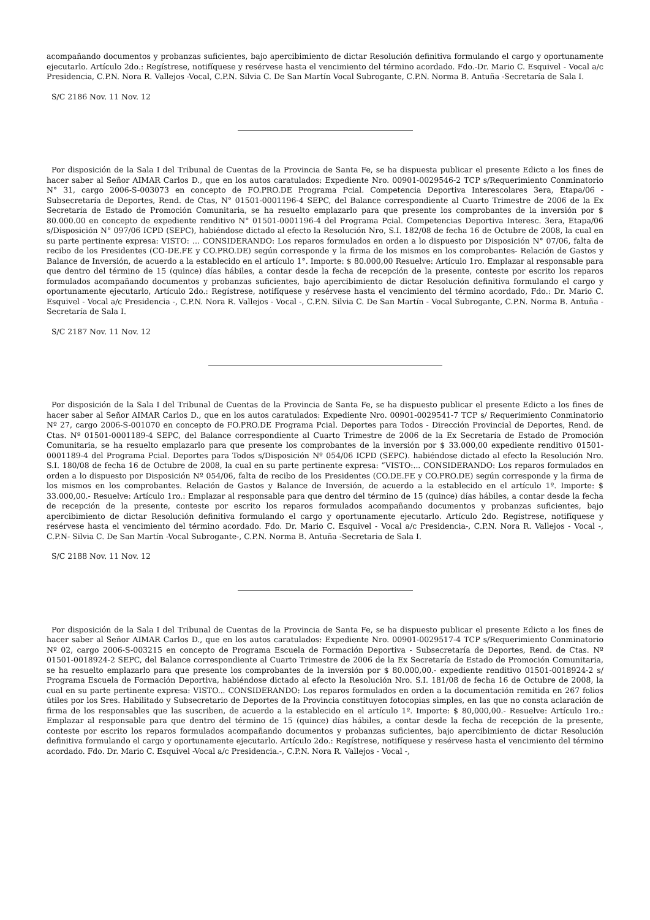acompañando documentos y probanzas suficientes, bajo apercibimiento de dictar Resolución definitiva formulando el cargo y oportunamente ejecutarlo. Artículo 2do.: Regístrese, notifíquese y resérvese hasta el vencimiento del término acordado. Fdo.-Dr. Mario C. Esquivel - Vocal a/c Presidencia, C.P.N. Nora R. Vallejos -Vocal, C.P.N. Silvia C. De San Martín Vocal Subrogante, C.P.N. Norma B. Antuña -Secretaría de Sala I.
S/C 2186 Nov. 11 Nov. 12
Por disposición de la Sala I del Tribunal de Cuentas de la Provincia de Santa Fe, se ha dispuesta publicar el presente Edicto a los fines de hacer saber al Señor AIMAR Carlos D., que en los autos caratulados: Expediente Nro. 00901-0029546-2 TCP s/Requerimiento Conminatorio N° 31, cargo 2006-S-003073 en concepto de FO.PRO.DE Programa Pcial. Competencia Deportiva Interescolares 3era, Etapa/06 - Subsecretaría de Deportes, Rend. de Ctas, N° 01501-0001196-4 SEPC, del Balance correspondiente al Cuarto Trimestre de 2006 de la Ex Secretaría de Estado de Promoción Comunitaria, se ha resuelto emplazarlo para que presente los comprobantes de la inversión por $ 80.000.00 en concepto de expediente renditivo N° 01501-0001196-4 del Programa Pcial. Competencias Deportiva Interesc. 3era, Etapa/06 s/Disposición N° 097/06 ICPD (SEPC), habiéndose dictado al efecto la Resolución Nro, S.I. 182/08 de fecha 16 de Octubre de 2008, la cual en su parte pertinente expresa: VISTO: … CONSIDERANDO: Los reparos formulados en orden a lo dispuesto por Disposición N° 07/06, falta de recibo de los Presidentes (CO-DE.FE y CO.PRO.DE) según corresponde y la firma de los mismos en los comprobantes- Relación de Gastos y Balance de Inversión, de acuerdo a la establecido en el artículo 1°. Importe: $ 80.000,00 Resuelve: Artículo 1ro. Emplazar al responsable para que dentro del término de 15 (quince) días hábiles, a contar desde la fecha de recepción de la presente, conteste por escrito los reparos formulados acompañando documentos y probanzas suficientes, bajo apercibimiento de dictar Resolución definitiva formulando el cargo y oportunamente ejecutarlo, Artículo 2do.: Regístrese, notifíquese y resérvese hasta el vencimiento del término acordado, Fdo.: Dr. Mario C. Esquivel - Vocal a/c Presidencia -, C.P.N. Nora R. Vallejos - Vocal -, C.P.N. Silvia C. De San Martín - Vocal Subrogante, C.P.N. Norma B. Antuña -Secretaría de Sala I.
S/C 2187 Nov. 11 Nov. 12
Por disposición de la Sala I del Tribunal de Cuentas de la Provincia de Santa Fe, se ha dispuesto publicar el presente Edicto a los fines de hacer saber al Señor AIMAR Carlos D., que en los autos caratulados: Expediente Nro. 00901-0029541-7 TCP s/ Requerimiento Conminatorio Nº 27, cargo 2006-S-001070 en concepto de FO.PRO.DE Programa Pcial. Deportes para Todos - Dirección Provincial de Deportes, Rend. de Ctas. Nº 01501-0001189-4 SEPC, del Balance correspondiente al Cuarto Trimestre de 2006 de la Ex Secretaría de Estado de Promoción Comunitaria, se ha resuelto emplazarlo para que presente los comprobantes de la inversión por $ 33.000,00 expediente renditivo 01501-0001189-4 del Programa Pcial. Deportes para Todos s/Disposición Nº 054/06 ICPD (SEPC). habiéndose dictado al efecto la Resolución Nro. S.I. 180/08 de fecha 16 de Octubre de 2008, la cual en su parte pertinente expresa: “VISTO:... CONSIDERANDO: Los reparos formulados en orden a lo dispuesto por Disposición Nº 054/06, falta de recibo de los Presidentes (CO.DE.FE y CO.PRO.DE) según corresponde y la firma de los mismos en los comprobantes. Relación de Gastos y Balance de Inversión, de acuerdo a la establecido en el artículo 1º. Importe: $ 33.000,00.- Resuelve: Artículo 1ro.: Emplazar al responsable para que dentro del término de 15 (quince) días hábiles, a contar desde la fecha de recepción de la presente, conteste por escrito los reparos formulados acompañando documentos y probanzas suficientes, bajo apercibimiento de dictar Resolución definitiva formulando el cargo y oportunamente ejecutarlo. Artículo 2do. Regístrese, notifíquese y resérvese hasta el vencimiento del término acordado. Fdo. Dr. Mario C. Esquivel - Vocal a/c Presidencia-, C.P.N. Nora R. Vallejos - Vocal -, C.P.N- Silvia C. De San Martín -Vocal Subrogante-, C.P.N. Norma B. Antuña -Secretaria de Sala I.
S/C 2188 Nov. 11 Nov. 12
Por disposición de la Sala I del Tribunal de Cuentas de la Provincia de Santa Fe, se ha dispuesto publicar el presente Edicto a los fines de hacer saber al Señor AIMAR Carlos D., que en los autos caratulados: Expediente Nro. 00901-0029517-4 TCP s/Requerimiento Conminatorio Nº 02, cargo 2006-S-003215 en concepto de Programa Escuela de Formación Deportiva - Subsecretaría de Deportes, Rend. de Ctas. Nº 01501-0018924-2 SEPC, del Balance correspondiente al Cuarto Trimestre de 2006 de la Ex Secretaría de Estado de Promoción Comunitaria, se ha resuelto emplazarlo para que presente los comprobantes de la inversión por $ 80.000,00.- expediente renditivo 01501-0018924-2 s/ Programa Escuela de Formación Deportiva, habiéndose dictado al efecto la Resolución Nro. S.I. 181/08 de fecha 16 de Octubre de 2008, la cual en su parte pertinente expresa: VISTO... CONSIDERANDO: Los reparos formulados en orden a la documentación remitida en 267 folios útiles por los Sres. Habilitado y Subsecretario de Deportes de la Provincia constituyen fotocopias simples, en las que no consta aclaración de firma de los responsables que las suscriben, de acuerdo a la establecido en el artículo 1º. Importe: $ 80,000,00.- Resuelve: Artículo 1ro.: Emplazar al responsable para que dentro del término de 15 (quince) días hábiles, a contar desde la fecha de recepción de la presente, conteste por escrito los reparos formulados acompañando documentos y probanzas suficientes, bajo apercibimiento de dictar Resolución definitiva formulando el cargo y oportunamente ejecutarlo. Artículo 2do.: Regístrese, notifíquese y resérvese hasta el vencimiento del término acordado. Fdo. Dr. Mario C. Esquivel -Vocal a/c Presidencia.-, C.P.N. Nora R. Vallejos - Vocal -,